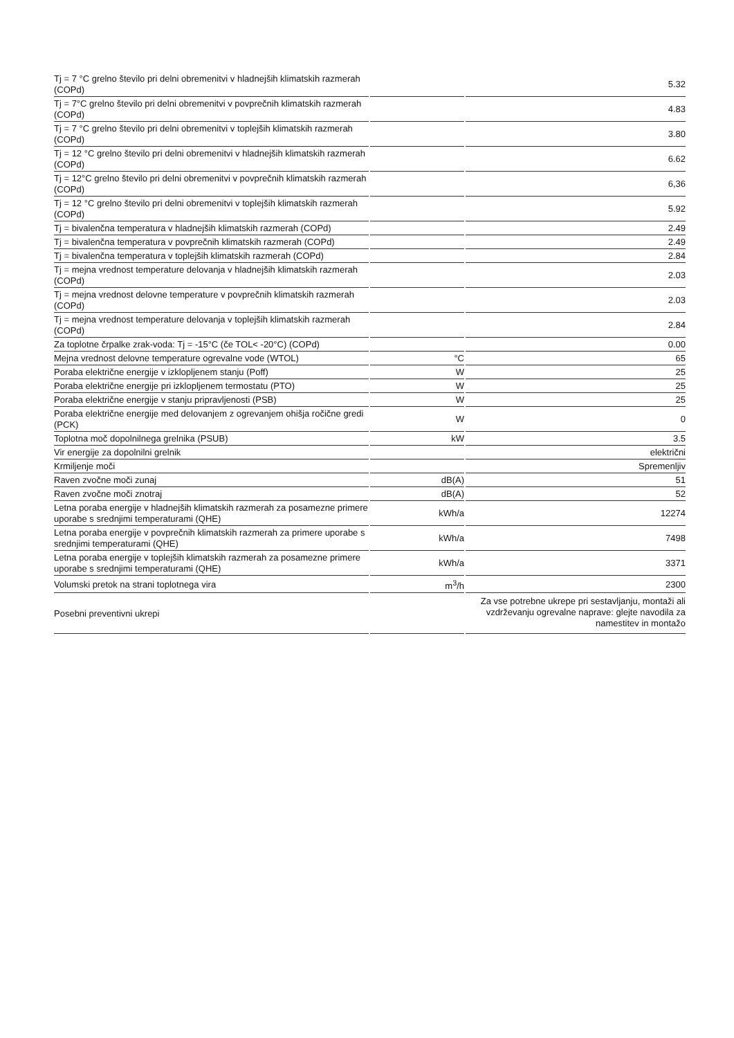| Tj = 7 °C grelno število pri delni obremenitvi v hladnejših klimatskih razmerah (COPd) | | 5.32 |
| Tj = 7°C grelno število pri delni obremenitvi v povprečnih klimatskih razmerah (COPd) | | 4.83 |
| Tj = 7 °C grelno število pri delni obremenitvi v toplejših klimatskih razmerah (COPd) | | 3.80 |
| Tj = 12 °C grelno število pri delni obremenitvi v hladnejših klimatskih razmerah (COPd) | | 6.62 |
| Tj = 12°C grelno število pri delni obremenitvi v povprečnih klimatskih razmerah (COPd) | | 6,36 |
| Tj = 12 °C grelno število pri delni obremenitvi v toplejših klimatskih razmerah (COPd) | | 5.92 |
| Tj = bivalenčna temperatura v hladnejših klimatskih razmerah (COPd) | | 2.49 |
| Tj = bivalenčna temperatura v povprečnih klimatskih razmerah (COPd) | | 2.49 |
| Tj = bivalenčna temperatura v toplejših klimatskih razmerah (COPd) | | 2.84 |
| Tj = mejna vrednost temperature delovanja v hladnejših klimatskih razmerah (COPd) | | 2.03 |
| Tj = mejna vrednost delovne temperature v povprečnih klimatskih razmerah (COPd) | | 2.03 |
| Tj = mejna vrednost temperature delovanja v toplejših klimatskih razmerah (COPd) | | 2.84 |
| Za toplotne črpalke zrak-voda: Tj = -15°C (če TOL< -20°C) (COPd) | | 0.00 |
| Mejna vrednost delovne temperature ogrevalne vode (WTOL) | °C | 65 |
| Poraba električne energije v izklopljenem stanju (Poff) | W | 25 |
| Poraba električne energije pri izklopljenem termostatu (PTO) | W | 25 |
| Poraba električne energije v stanju pripravljenosti (PSB) | W | 25 |
| Poraba električne energije med delovanjem z ogrevanjem ohišja ročične gredi (PCK) | W | 0 |
| Toplotna moč dopolnilnega grelnika (PSUB) | kW | 3.5 |
| Vir energije za dopolnilni grelnik | | električni |
| Krmiljenje moči | | Spremenljiv |
| Raven zvočne moči zunaj | dB(A) | 51 |
| Raven zvočne moči znotraj | dB(A) | 52 |
| Letna poraba energije v hladnejših klimatskih razmerah za posamezne primere uporabe s srednjimi temperaturami (QHE) | kWh/a | 12274 |
| Letna poraba energije v povprečnih klimatskih razmerah za primere uporabe s srednjimi temperaturami (QHE) | kWh/a | 7498 |
| Letna poraba energije v toplejših klimatskih razmerah za posamezne primere uporabe s srednjimi temperaturami (QHE) | kWh/a | 3371 |
| Volumski pretok na strani toplotnega vira | m<sup>3</sup>/h | 2300 |
| Posebni preventivni ukrepi | | Za vse potrebne ukrepe pri sestavljanju, montaži ali vzdrževanju ogrevalne naprave: glejte navodila za namestitev in montažo |